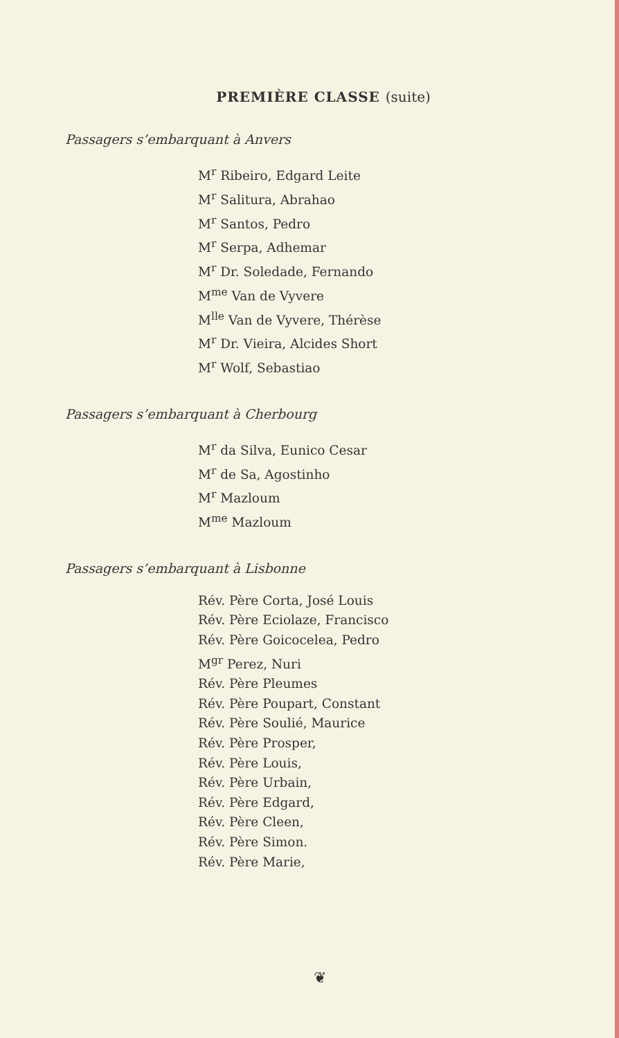PREMIÈRE CLASSE (suite)
Passagers s’embarquant à Anvers
M<sup>r</sup> Ribeiro, Edgard Leite
M<sup>r</sup> Salitura, Abrahao
M<sup>r</sup> Santos, Pedro
M<sup>r</sup> Serpa, Adhemar
M<sup>r</sup> Dr. Soledade, Fernando
M<sup>me</sup> Van de Vyvere
M<sup>lle</sup> Van de Vyvere, Thérèse
M<sup>r</sup> Dr. Vieira, Alcides Short
M<sup>r</sup> Wolf, Sebastiao
Passagers s’embarquant à Cherbourg
M<sup>r</sup> da Silva, Eunico Cesar
M<sup>r</sup> de Sa, Agostinho
M<sup>r</sup> Mazloum
M<sup>me</sup> Mazloum
Passagers s’embarquant à Lisbonne
Rév. Père Corta, José Louis
Rév. Père Eciolaze, Francisco
Rév. Père Goicocelea, Pedro
M<sup>gr</sup> Perez, Nuri
Rév. Père Pleumes
Rév. Père Poupart, Constant
Rév. Père Soulié, Maurice
Rév. Père Prosper,
Rév. Père Louis,
Rév. Père Urbain,
Rév. Père Edgard,
Rév. Père Cleen,
Rév. Père Simon.
Rév. Père Marie,
❦